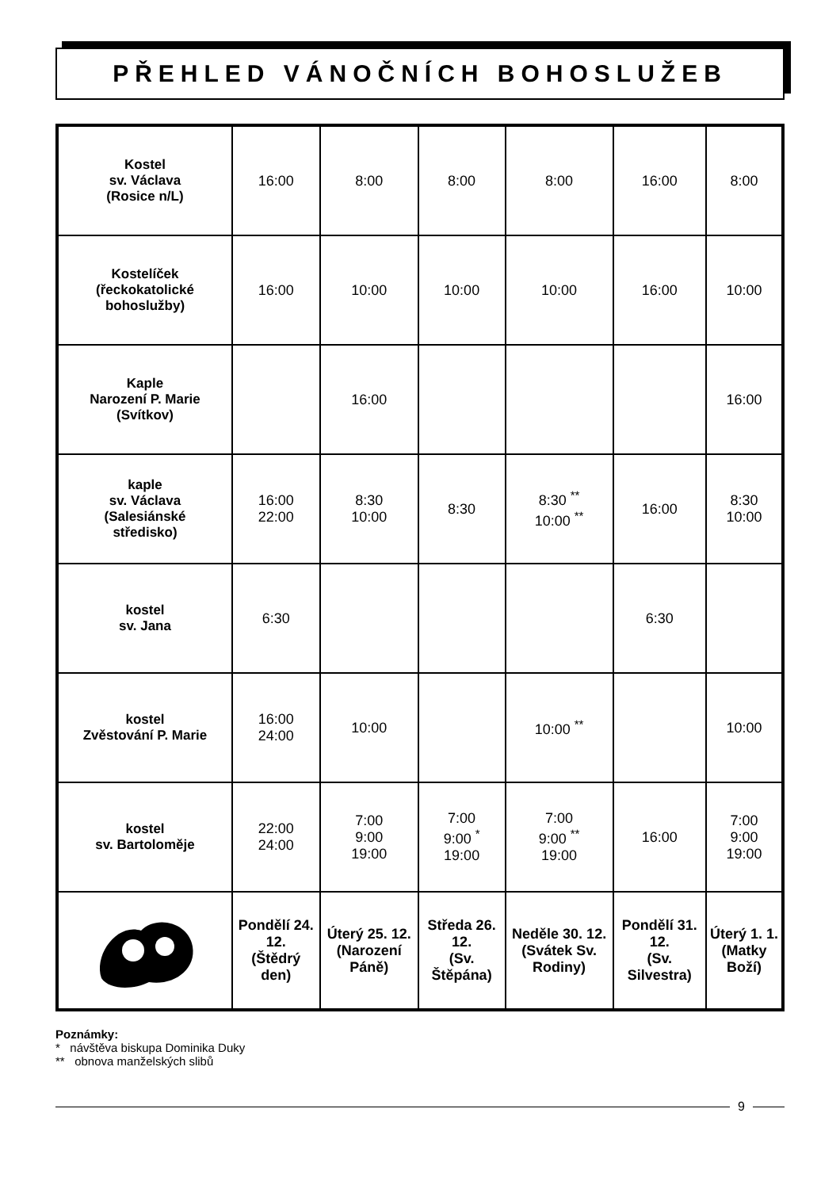PŘEHLED VÁNOČNÍCH BOHOSLUŽEB
| Kostel sv. Václava (Rosice n/L) | 16:00 | 8:00 | 8:00 | 8:00 | 16:00 | 8:00 |
| Kostelíček (řeckokatolické bohoslužby) | 16:00 | 10:00 | 10:00 | 10:00 | 16:00 | 10:00 |
| Kaple Narození P. Marie (Svítkov) | | 16:00 | | | | 16:00 |
| kaple sv. Václava (Salesiánské středisko) | 16:00 22:00 | 8:30 10:00 | 8:30 | 8:30 <sup>**</sup> 10:00 <sup>**</sup> | 16:00 | 8:30 10:00 |
| kostel sv. Jana | 6:30 | | | | 6:30 | |
| kostel Zvěstování P. Marie | 16:00 24:00 | 10:00 | | 10:00 <sup>**</sup> | | 10:00 |
| kostel sv. Bartoloměje | 22:00 24:00 | 7:00 9:00 19:00 | 7:00 9:00 <sup>*</sup> 19:00 | 7:00 9:00 <sup>**</sup> 19:00 | 16:00 | 7:00 9:00 19:00 |
| | Pondělí 24. 12. (Štědrý den) | Úterý 25. 12. (Narození Páně) | Středa 26. 12. (Sv. Štěpána) | Neděle 30. 12. (Svátek Sv. Rodiny) | Pondělí 31. 12. (Sv. Silvestra) | Úterý 1. 1. (Matky Boží) |
Poznámky:
* návštěva biskupa Dominika Duky
** obnova manželských slibů
9